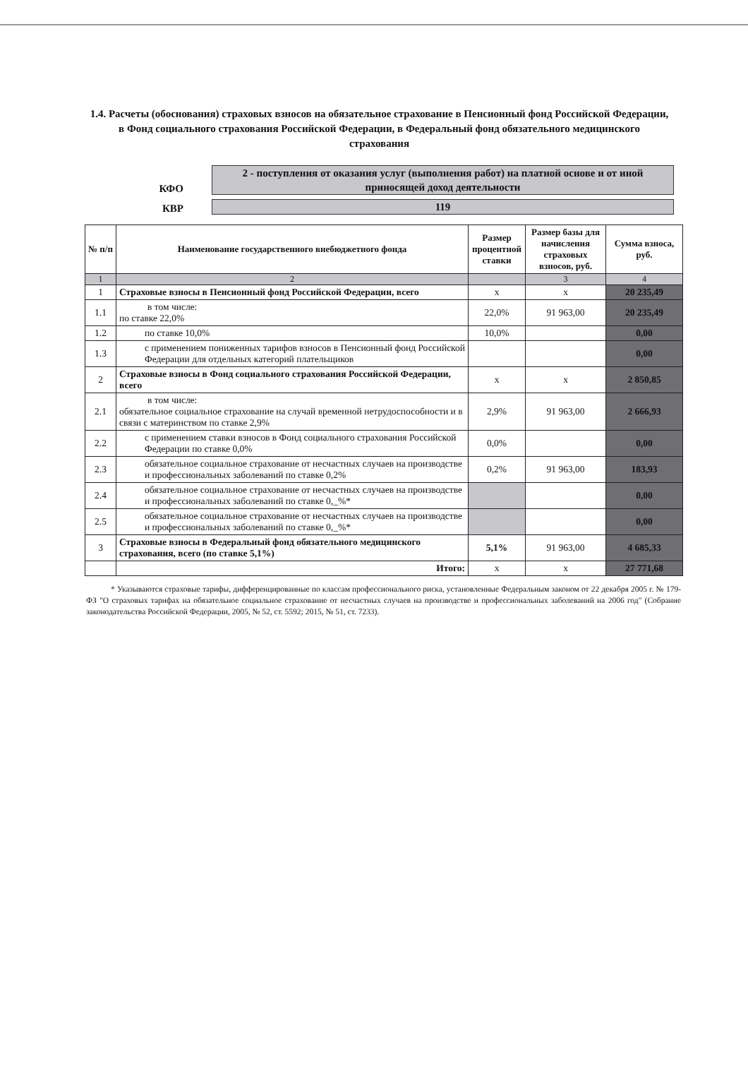1.4. Расчеты (обоснования) страховых взносов на обязательное страхование в Пенсионный фонд Российской Федерации, в Фонд социального страхования Российской Федерации, в Федеральный фонд обязательного медицинского страхования
КФО
2 - поступления от оказания услуг (выполнения работ) на платной основе и от иной приносящей доход деятельности
КВР
119
| № п/п | Наименование государственного внебюджетного фонда | Размер процентной ставки | Размер базы для начисления страховых взносов, руб. | Сумма взноса, руб. |
| --- | --- | --- | --- | --- |
| 1 | 2 | | 3 | 4 |
| 1 | Страховые взносы в Пенсионный фонд Российской Федерации, всего | x | x | 20 235,49 |
| 1.1 | в том числе: по ставке 22,0% | 22,0% | 91 963,00 | 20 235,49 |
| 1.2 | по ставке 10,0% | 10,0% | | 0,00 |
| 1.3 | с применением пониженных тарифов взносов в Пенсионный фонд Российской Федерации для отдельных категорий плательщиков | | | 0,00 |
| 2 | Страховые взносы в Фонд социального страхования Российской Федерации, всего | x | x | 2 850,85 |
| 2.1 | в том числе: обязательное социальное страхование на случай временной нетрудоспособности и в связи с материнством по ставке 2,9% | 2,9% | 91 963,00 | 2 666,93 |
| 2.2 | с применением ставки взносов в Фонд социального страхования Российской Федерации по ставке 0,0% | 0,0% | | 0,00 |
| 2.3 | обязательное социальное страхование от несчастных случаев на производстве и профессиональных заболеваний по ставке 0,2% | 0,2% | 91 963,00 | 183,93 |
| 2.4 | обязательное социальное страхование от несчастных случаев на производстве и профессиональных заболеваний по ставке 0,_%* | | | 0,00 |
| 2.5 | обязательное социальное страхование от несчастных случаев на производстве и профессиональных заболеваний по ставке 0,_%* | | | 0,00 |
| 3 | Страховые взносы в Федеральный фонд обязательного медицинского страхования, всего (по ставке 5,1%) | 5,1% | 91 963,00 | 4 685,33 |
| | Итого: | x | x | 27 771,68 |
* Указываются страховые тарифы, дифференцированные по классам профессионального риска, установленные Федеральным законом от 22 декабря 2005 г. № 179-ФЗ "О страховых тарифах на обязательное социальное страхование от несчастных случаев на производстве и профессиональных заболеваний на 2006 год" (Собрание законодательства Российской Федерации, 2005, № 52, ст. 5592; 2015, № 51, ст. 7233).